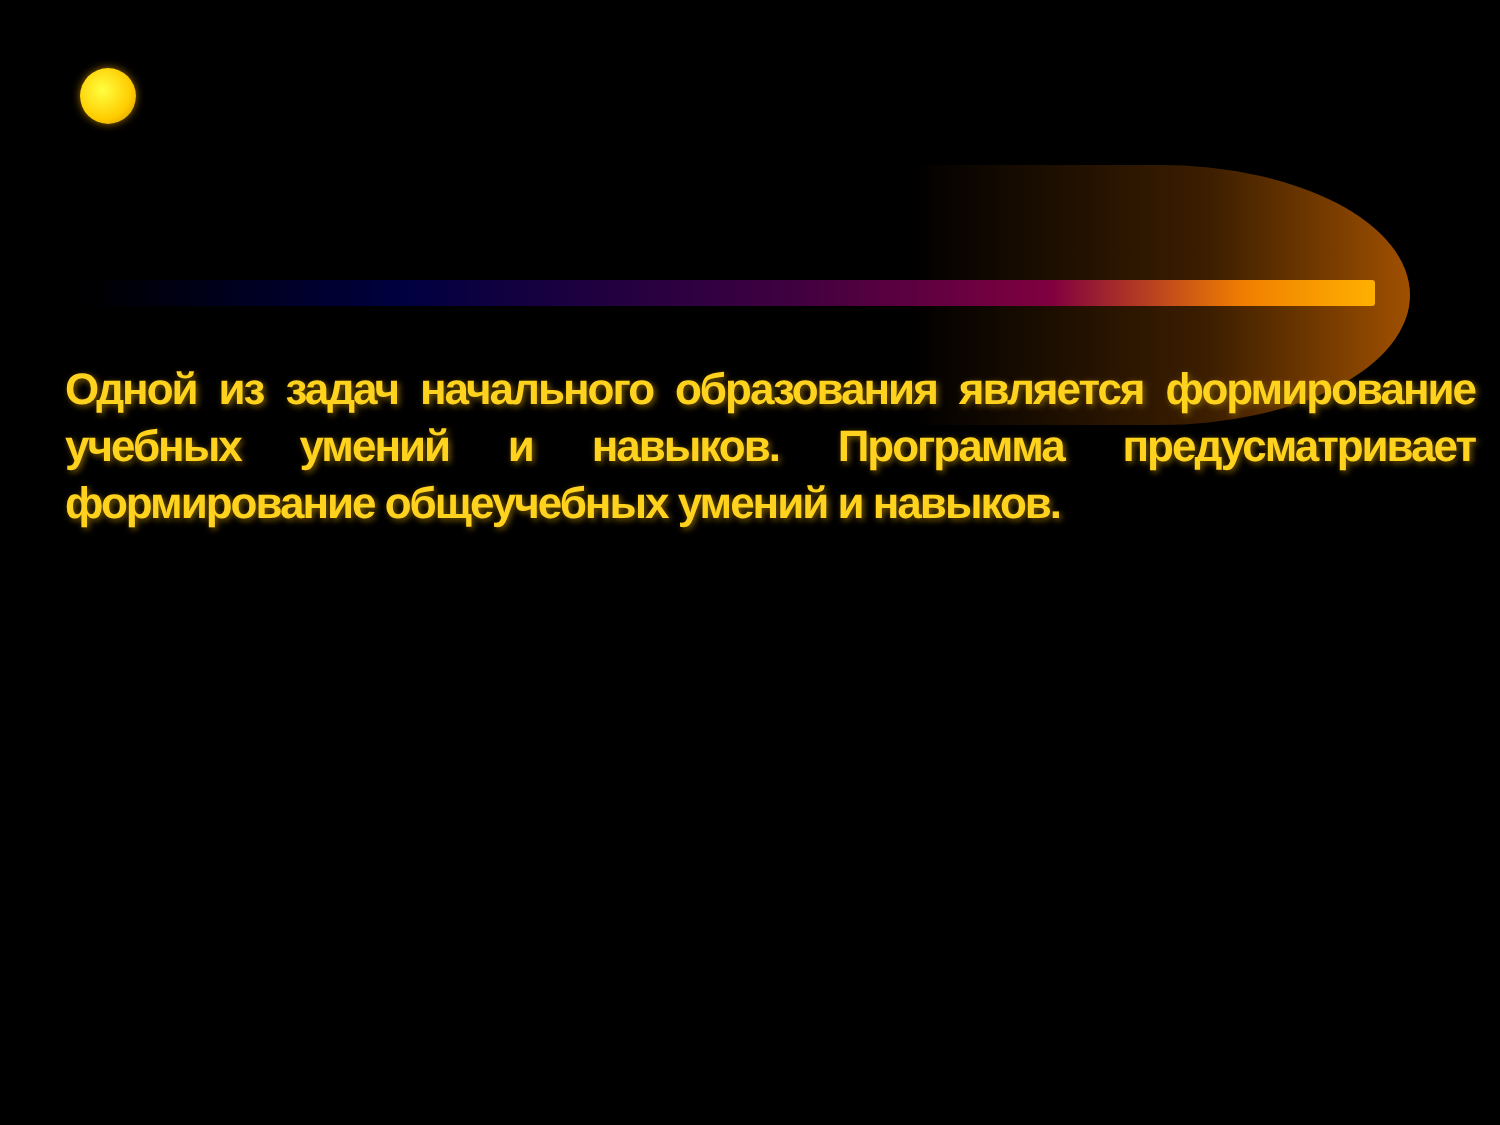Одной из задач начального образования является формирование учебных умений и навыков. Программа предусматривает формирование общеучебных умений и навыков.